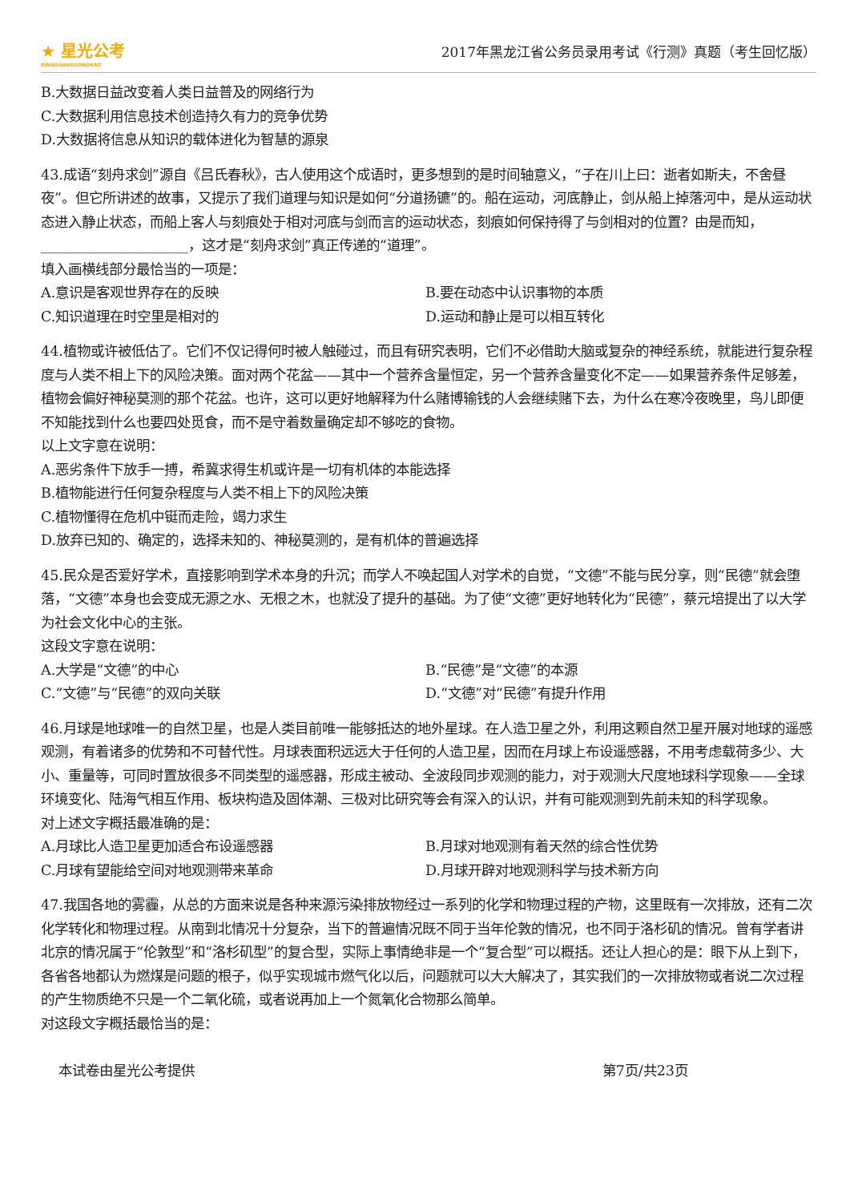★ 星光公考
XINGGUANGGONGKAO
2017年黑龙江省公务员录用考试《行测》真题（考生回忆版）
B.大数据日益改变着人类日益普及的网络行为
C.大数据利用信息技术创造持久有力的竞争优势
D.大数据将信息从知识的载体进化为智慧的源泉
43.成语“刻舟求剑”源自《吕氏春秋》，古人使用这个成语时，更多想到的是时间轴意义，“子在川上曰：逝者如斯夫，不舍昼夜”。但它所讲述的故事，又提示了我们道理与知识是如何“分道扬镳”的。船在运动，河底静止，剑从船上掉落河中，是从运动状态进入静止状态，而船上客人与刻痕处于相对河底与剑而言的运动状态，刻痕如何保持得了与剑相对的位置？由是而知，_____________________，这才是“刻舟求剑”真正传递的“道理”。
填入画横线部分最恰当的一项是：
A.意识是客观世界存在的反映 B.要在动态中认识事物的本质
C.知识道理在时空里是相对的 D.运动和静止是可以相互转化
44.植物或许被低估了。它们不仅记得何时被人触碰过，而且有研究表明，它们不必借助大脑或复杂的神经系统，就能进行复杂程度与人类不相上下的风险决策。面对两个花盆——其中一个营养含量恒定，另一个营养含量变化不定——如果营养条件足够差，植物会偏好神秘莫测的那个花盆。也许，这可以更好地解释为什么赌博输钱的人会继续赌下去，为什么在寒冷夜晚里，鸟儿即便不知能找到什么也要四处觅食，而不是守着数量确定却不够吃的食物。
以上文字意在说明：
A.恶劣条件下放手一搏，希冀求得生机或许是一切有机体的本能选择
B.植物能进行任何复杂程度与人类不相上下的风险决策
C.植物懂得在危机中铤而走险，竭力求生
D.放弃已知的、确定的，选择未知的、神秘莫测的，是有机体的普遍选择
45.民众是否爱好学术，直接影响到学术本身的升沉；而学人不唤起国人对学术的自觉，“文德”不能与民分享，则“民德”就会堕落，“文德”本身也会变成无源之水、无根之木，也就没了提升的基础。为了使“文德”更好地转化为“民德”，蔡元培提出了以大学为社会文化中心的主张。
这段文字意在说明：
A.大学是“文德”的中心 B.“民德”是“文德”的本源
C.“文德”与“民德”的双向关联 D.“文德”对“民德”有提升作用
46.月球是地球唯一的自然卫星，也是人类目前唯一能够抵达的地外星球。在人造卫星之外，利用这颗自然卫星开展对地球的遥感观测，有着诸多的优势和不可替代性。月球表面积远远大于任何的人造卫星，因而在月球上布设遥感器，不用考虑载荷多少、大小、重量等，可同时置放很多不同类型的遥感器，形成主被动、全波段同步观测的能力，对于观测大尺度地球科学现象——全球环境变化、陆海气相互作用、板块构造及固体潮、三极对比研究等会有深入的认识，并有可能观测到先前未知的科学现象。
对上述文字概括最准确的是：
A.月球比人造卫星更加适合布设遥感器 B.月球对地观测有着天然的综合性优势
C.月球有望能给空间对地观测带来革命 D.月球开辟对地观测科学与技术新方向
47.我国各地的雾霾，从总的方面来说是各种来源污染排放物经过一系列的化学和物理过程的产物，这里既有一次排放，还有二次化学转化和物理过程。从南到北情况十分复杂，当下的普遍情况既不同于当年伦敦的情况，也不同于洛杉矶的情况。曾有学者讲北京的情况属于“伦敦型”和“洛杉矶型”的复合型，实际上事情绝非是一个“复合型”可以概括。还让人担心的是：眼下从上到下，各省各地都认为燃煤是问题的根子，似乎实现城市燃气化以后，问题就可以大大解决了，其实我们的一次排放物或者说二次过程的产生物质绝不只是一个二氧化硫，或者说再加上一个氮氧化合物那么简单。
对这段文字概括最恰当的是：
本试卷由星光公考提供 第7页/共23页